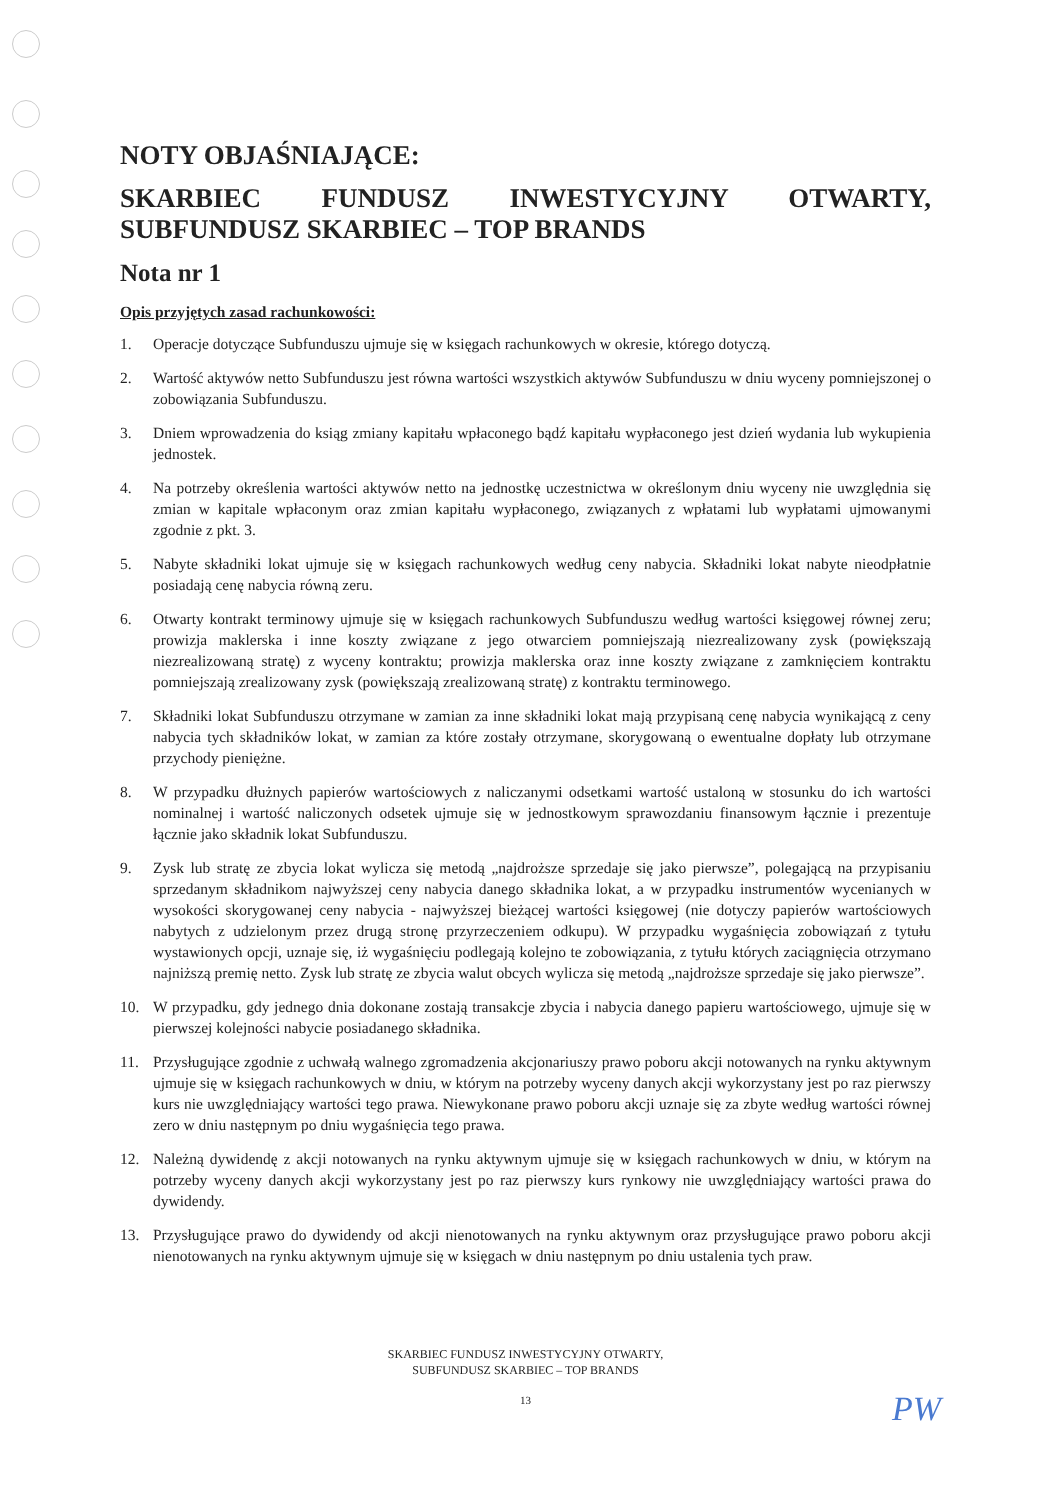NOTY OBJAŚNIAJĄCE:
SKARBIEC FUNDUSZ INWESTYCYJNY OTWARTY, SUBFUNDUSZ SKARBIEC – TOP BRANDS
Nota nr 1
Opis przyjętych zasad rachunkowości:
1. Operacje dotyczące Subfunduszu ujmuje się w księgach rachunkowych w okresie, którego dotyczą.
2. Wartość aktywów netto Subfunduszu jest równa wartości wszystkich aktywów Subfunduszu w dniu wyceny pomniejszonej o zobowiązania Subfunduszu.
3. Dniem wprowadzenia do ksiąg zmiany kapitału wpłaconego bądź kapitału wypłaconego jest dzień wydania lub wykupienia jednostek.
4. Na potrzeby określenia wartości aktywów netto na jednostkę uczestnictwa w określonym dniu wyceny nie uwzględnia się zmian w kapitale wpłaconym oraz zmian kapitału wypłaconego, związanych z wpłatami lub wypłatami ujmowanymi zgodnie z pkt. 3.
5. Nabyte składniki lokat ujmuje się w księgach rachunkowych według ceny nabycia. Składniki lokat nabyte nieodpłatnie posiadają cenę nabycia równą zeru.
6. Otwarty kontrakt terminowy ujmuje się w księgach rachunkowych Subfunduszu według wartości księgowej równej zeru; prowizja maklerska i inne koszty związane z jego otwarciem pomniejszają niezrealizowany zysk (powiększają niezrealizowaną stratę) z wyceny kontraktu; prowizja maklerska oraz inne koszty związane z zamknięciem kontraktu pomniejszają zrealizowany zysk (powiększają zrealizowaną stratę) z kontraktu terminowego.
7. Składniki lokat Subfunduszu otrzymane w zamian za inne składniki lokat mają przypisaną cenę nabycia wynikającą z ceny nabycia tych składników lokat, w zamian za które zostały otrzymane, skorygowaną o ewentualne dopłaty lub otrzymane przychody pieniężne.
8. W przypadku dłużnych papierów wartościowych z naliczanymi odsetkami wartość ustaloną w stosunku do ich wartości nominalnej i wartość naliczonych odsetek ujmuje się w jednostkowym sprawozdaniu finansowym łącznie i prezentuje łącznie jako składnik lokat Subfunduszu.
9. Zysk lub stratę ze zbycia lokat wylicza się metodą „najdroższe sprzedaje się jako pierwsze”, polegającą na przypisaniu sprzedanym składnikom najwyższej ceny nabycia danego składnika lokat, a w przypadku instrumentów wycenianych w wysokości skorygowanej ceny nabycia - najwyższej bieżącej wartości księgowej (nie dotyczy papierów wartościowych nabytych z udzielonym przez drugą stronę przyrzeczeniem odkupu). W przypadku wygaśnięcia zobowiązań z tytułu wystawionych opcji, uznaje się, iż wygaśnięciu podlegają kolejno te zobowiązania, z tytułu których zaciągnięcia otrzymano najniższą premię netto. Zysk lub stratę ze zbycia walut obcych wylicza się metodą „najdroższe sprzedaje się jako pierwsze”.
10. W przypadku, gdy jednego dnia dokonane zostają transakcje zbycia i nabycia danego papieru wartościowego, ujmuje się w pierwszej kolejności nabycie posiadanego składnika.
11. Przysługujące zgodnie z uchwałą walnego zgromadzenia akcjonariuszy prawo poboru akcji notowanych na rynku aktywnym ujmuje się w księgach rachunkowych w dniu, w którym na potrzeby wyceny danych akcji wykorzystany jest po raz pierwszy kurs nie uwzględniający wartości tego prawa. Niewykonane prawo poboru akcji uznaje się za zbyte według wartości równej zero w dniu następnym po dniu wygaśnięcia tego prawa.
12. Należną dywidendę z akcji notowanych na rynku aktywnym ujmuje się w księgach rachunkowych w dniu, w którym na potrzeby wyceny danych akcji wykorzystany jest po raz pierwszy kurs rynkowy nie uwzględniający wartości prawa do dywidendy.
13. Przysługujące prawo do dywidendy od akcji nienotowanych na rynku aktywnym oraz przysługujące prawo poboru akcji nienotowanych na rynku aktywnym ujmuje się w księgach w dniu następnym po dniu ustalenia tych praw.
SKARBIEC FUNDUSZ INWESTYCYJNY OTWARTY,
SUBFUNDUSZ SKARBIEC – TOP BRANDS
13
PW